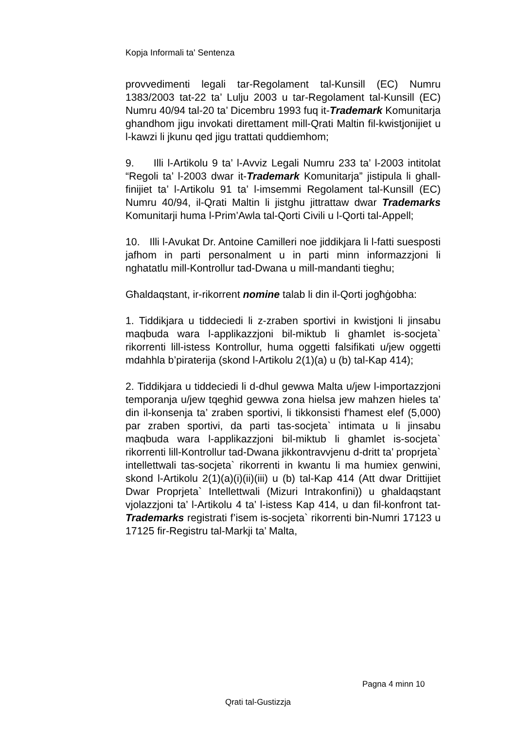Kopja Informali ta' Sentenza
provvedimenti legali tar-Regolament tal-Kunsill (EC) Numru 1383/2003 tat-22 ta’ Lulju 2003 u tar-Regolament tal-Kunsill (EC) Numru 40/94 tal-20 ta’ Dicembru 1993 fuq it-Trademark Komunitarja ghandhom jigu invokati direttament mill-Qrati Maltin fil-kwistjonijiet u l-kawzi li jkunu qed jigu trattati quddiemhom;
9. Illi l-Artikolu 9 ta’ l-Avviz Legali Numru 233 ta’ l-2003 intitolat “Regoli ta’ l-2003 dwar it-Trademark Komunitarja” jistipula li ghall-finijiet ta’ l-Artikolu 91 ta’ l-imsemmi Regolament tal-Kunsill (EC) Numru 40/94, il-Qrati Maltin li jistghu jittrattaw dwar Trademarks Komunitarji huma l-Prim’Awla tal-Qorti Civili u l-Qorti tal-Appell;
10. Illi l-Avukat Dr. Antoine Camilleri noe jiddikjara li l-fatti suesposti jafhom in parti personalment u in parti minn informazzjoni li nghatatlu mill-Kontrollur tad-Dwana u mill-mandanti tieghu;
Għaldaqstant, ir-rikorrent nomine talab li din il-Qorti jogħġobha:
1. Tiddikjara u tiddeciedi li z-zraben sportivi in kwistjoni li jinsabu maqbuda wara l-applikazzjoni bil-miktub li ghamlet is-socjeta` rikorrenti lill-istess Kontrollur, huma oggetti falsifikati u/jew oggetti mdahhla b’piraterija (skond l-Artikolu 2(1)(a) u (b) tal-Kap 414);
2. Tiddikjara u tiddeciedi li d-dhul gewwa Malta u/jew l-importazzjoni temporanja u/jew tqeghid gewwa zona hielsa jew mahzen hieles ta’ din il-konsenja ta’ zraben sportivi, li tikkonsisti f'hamest elef (5,000) par zraben sportivi, da parti tas-socjeta` intimata u li jinsabu maqbuda wara l-applikazzjoni bil-miktub li ghamlet is-socjeta` rikorrenti lill-Kontrollur tad-Dwana jikkontravvjenu d-dritt ta’ proprjeta` intellettwali tas-socjeta` rikorrenti in kwantu li ma humiex genwini, skond l-Artikolu 2(1)(a)(i)(ii)(iii) u (b) tal-Kap 414 (Att dwar Drittijiet Dwar Proprjeta` Intellettwali (Mizuri Intrakonfini)) u ghaldaqstant vjolazzjoni ta’ l-Artikolu 4 ta’ l-istess Kap 414, u dan fil-konfront tat-Trademarks registrati f’isem is-socjeta` rikorrenti bin-Numri 17123 u 17125 fir-Registru tal-Markji ta’ Malta,
Pagna 4 minn 10
Qrati tal-Gustizzja